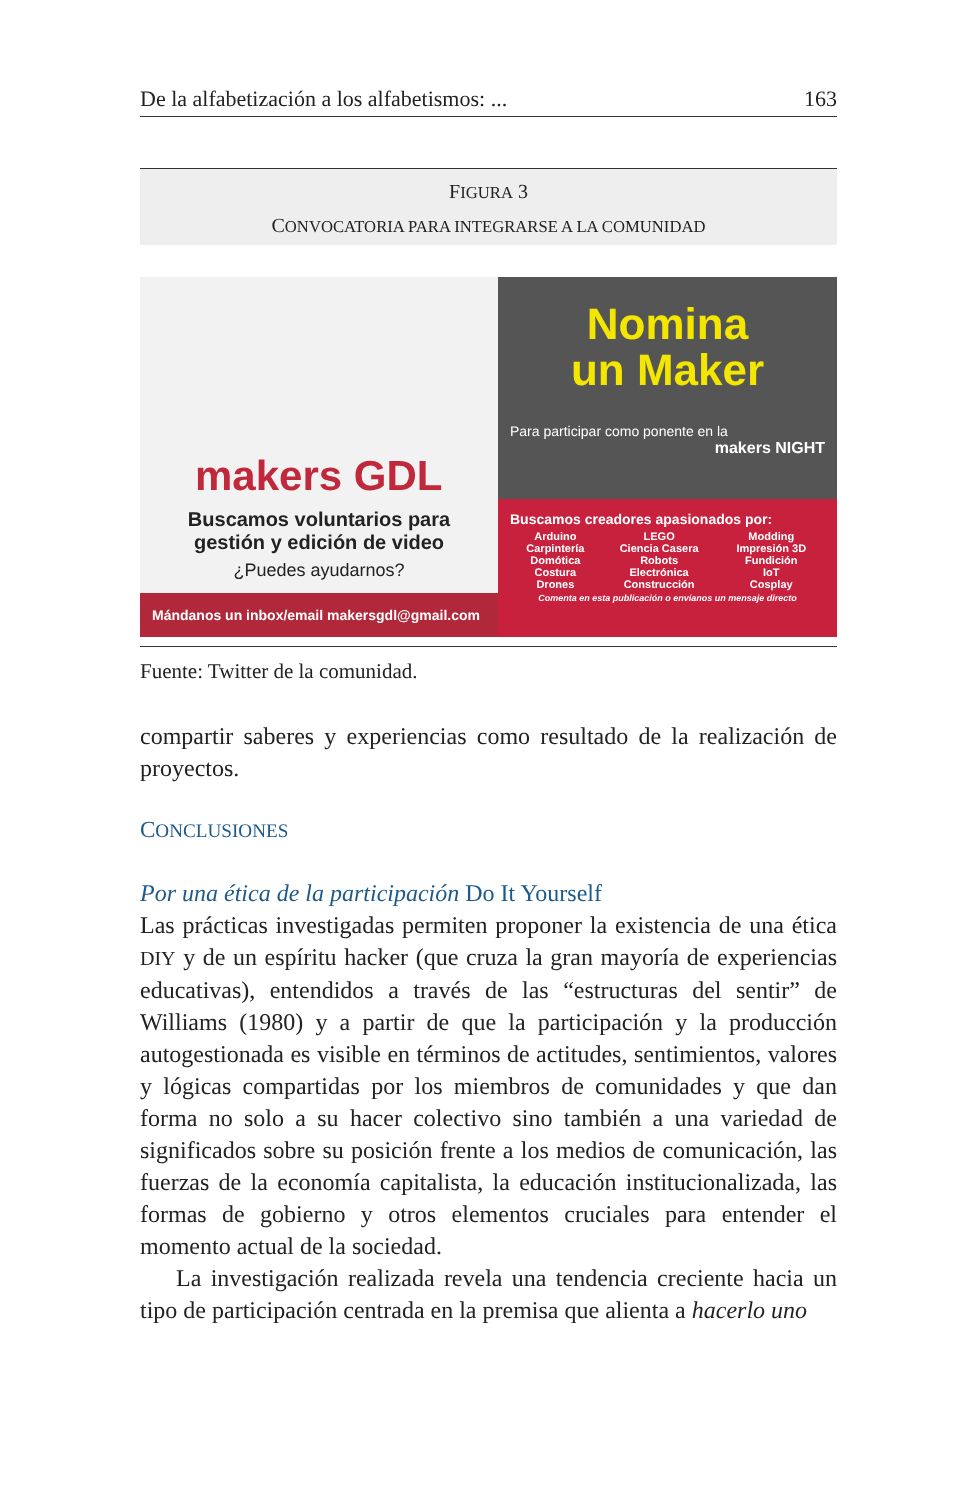De la alfabetización a los alfabetismos: ... 163
FIGURA 3
CONVOCATORIA PARA INTEGRARSE A LA COMUNIDAD
makers GDL
Buscamos voluntarios para
gestión y edición de video
¿Puedes ayudarnos?
Mándanos un inbox/email makersgdl@gmail.com
Nomina
un Maker
Para participar como ponente en la
makers NIGHT
Buscamos creadores apasionados por:
| Arduino Carpintería Domótica Costura Drones | LEGO Ciencia Casera Robots Electrónica Construcción | Modding Impresión 3D Fundición IoT Cosplay |
Comenta en esta publicación o envíanos un mensaje directo
Fuente: Twitter de la comunidad.
compartir saberes y experiencias como resultado de la realización de proyectos.
CONCLUSIONES
Por una ética de la participación Do It Yourself
Las prácticas investigadas permiten proponer la existencia de una ética DIY y de un espíritu hacker (que cruza la gran mayoría de experiencias educativas), entendidos a través de las “estructuras del sentir” de Williams (1980) y a partir de que la participación y la producción autogestionada es visible en términos de actitudes, sentimientos, valores y lógicas compartidas por los miembros de comunidades y que dan forma no solo a su hacer colectivo sino también a una variedad de significados sobre su posición frente a los medios de comunicación, las fuerzas de la economía capitalista, la educación institucionalizada, las formas de gobierno y otros elementos cruciales para entender el momento actual de la sociedad.
La investigación realizada revela una tendencia creciente hacia un tipo de participación centrada en la premisa que alienta a hacerlo uno